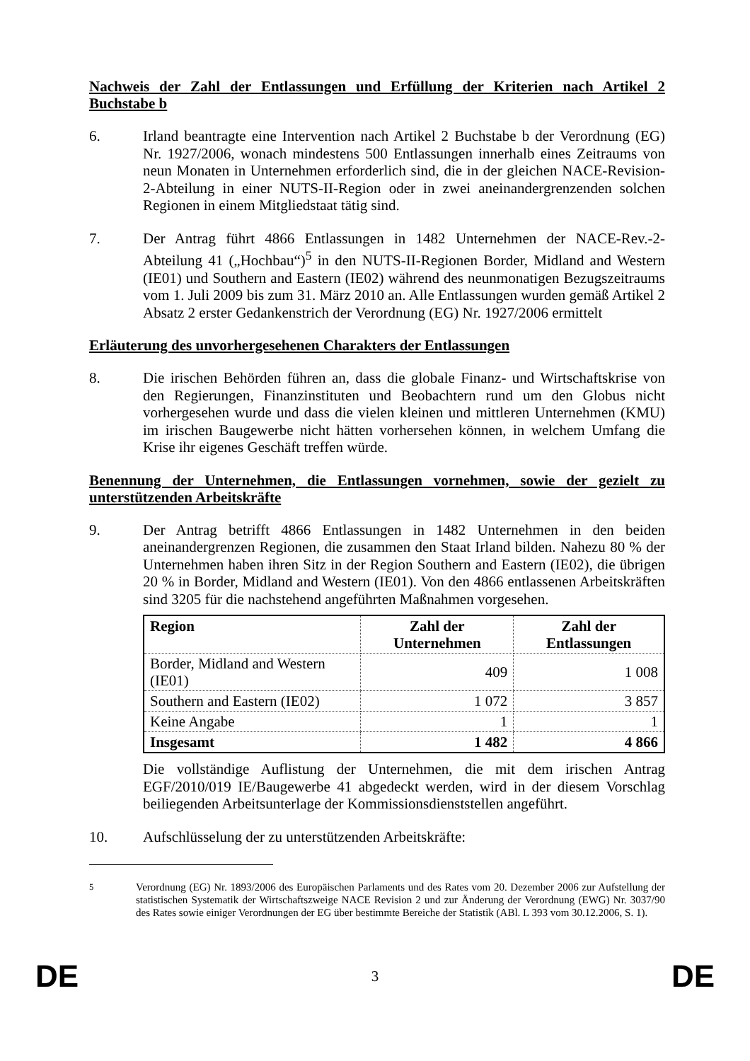Nachweis der Zahl der Entlassungen und Erfüllung der Kriterien nach Artikel 2 Buchstabe b
6. Irland beantragte eine Intervention nach Artikel 2 Buchstabe b der Verordnung (EG) Nr. 1927/2006, wonach mindestens 500 Entlassungen innerhalb eines Zeitraums von neun Monaten in Unternehmen erforderlich sind, die in der gleichen NACE-Revision-2-Abteilung in einer NUTS-II-Region oder in zwei aneinandergrenzenden solchen Regionen in einem Mitgliedstaat tätig sind.
7. Der Antrag führt 4866 Entlassungen in 1482 Unternehmen der NACE-Rev.-2-Abteilung 41 („Hochbau“)<sup>5</sup> in den NUTS-II-Regionen Border, Midland and Western (IE01) und Southern and Eastern (IE02) während des neunmonatigen Bezugszeitraums vom 1. Juli 2009 bis zum 31. März 2010 an. Alle Entlassungen wurden gemäß Artikel 2 Absatz 2 erster Gedankenstrich der Verordnung (EG) Nr. 1927/2006 ermittelt
Erläuterung des unvorhergesehenen Charakters der Entlassungen
8. Die irischen Behörden führen an, dass die globale Finanz- und Wirtschaftskrise von den Regierungen, Finanzinstituten und Beobachtern rund um den Globus nicht vorhergesehen wurde und dass die vielen kleinen und mittleren Unternehmen (KMU) im irischen Baugewerbe nicht hätten vorhersehen können, in welchem Umfang die Krise ihr eigenes Geschäft treffen würde.
Benennung der Unternehmen, die Entlassungen vornehmen, sowie der gezielt zu unterstützenden Arbeitskräfte
9. Der Antrag betrifft 4866 Entlassungen in 1482 Unternehmen in den beiden aneinandergrenzen Regionen, die zusammen den Staat Irland bilden. Nahezu 80 % der Unternehmen haben ihren Sitz in der Region Southern and Eastern (IE02), die übrigen 20 % in Border, Midland and Western (IE01). Von den 4866 entlassenen Arbeitskräften sind 3205 für die nachstehend angeführten Maßnahmen vorgesehen.
| Region | Zahl der Unternehmen | Zahl der Entlassungen |
| --- | --- | --- |
| Border, Midland and Western (IE01) | 409 | 1 008 |
| Southern and Eastern (IE02) | 1 072 | 3 857 |
| Keine Angabe | 1 | 1 |
| Insgesamt | 1 482 | 4 866 |
Die vollständige Auflistung der Unternehmen, die mit dem irischen Antrag EGF/2010/019 IE/Baugewerbe 41 abgedeckt werden, wird in der diesem Vorschlag beiliegenden Arbeitsunterlage der Kommissionsdienststellen angeführt.
10. Aufschlüsselung der zu unterstützenden Arbeitskräfte:
<sup>5</sup> Verordnung (EG) Nr. 1893/2006 des Europäischen Parlaments und des Rates vom 20. Dezember 2006 zur Aufstellung der statistischen Systematik der Wirtschaftszweige NACE Revision 2 und zur Änderung der Verordnung (EWG) Nr. 3037/90 des Rates sowie einiger Verordnungen der EG über bestimmte Bereiche der Statistik (ABl. L 393 vom 30.12.2006, S. 1).
DE 3 DE